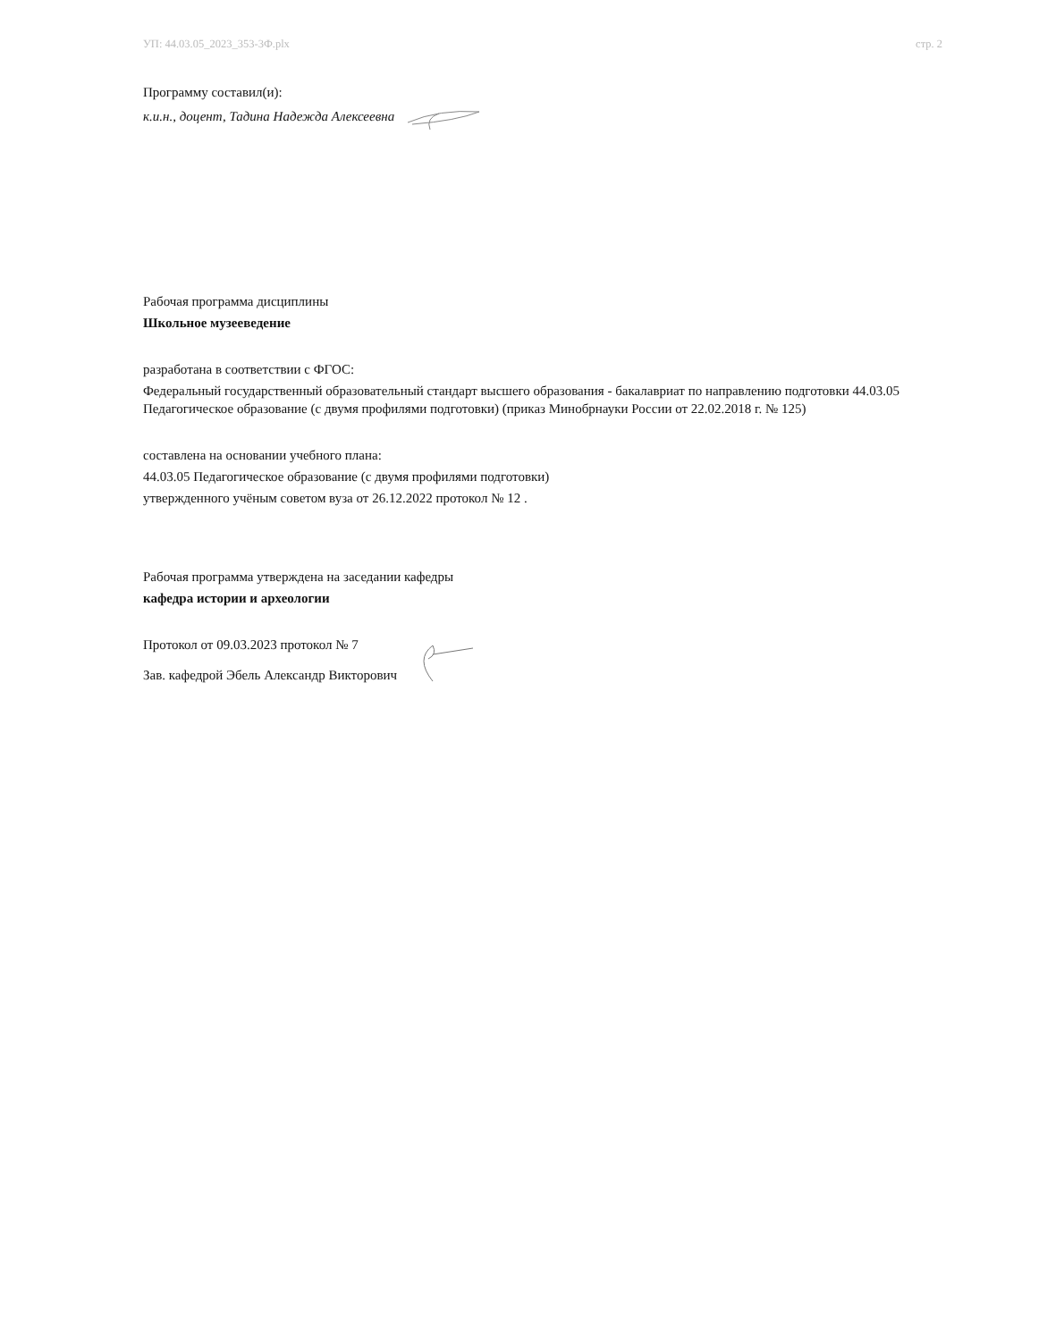УП: 44.03.05_2023_353-3Ф.plx стр. 2
Программу составил(и):
к.и.н., доцент, Тадина Надежда Алексеевна
Рабочая программа дисциплины
Школьное музееведение
разработана в соответствии с ФГОС:
Федеральный государственный образовательный стандарт высшего образования - бакалавриат по направлению подготовки 44.03.05 Педагогическое образование (с двумя профилями подготовки) (приказ Минобрнауки России от 22.02.2018 г. № 125)
составлена на основании учебного плана:
44.03.05 Педагогическое образование (с двумя профилями подготовки)
утвержденного учёным советом вуза от 26.12.2022 протокол № 12 .
Рабочая программа утверждена на заседании кафедры
кафедра истории и археологии
Протокол от 09.03.2023 протокол № 7
Зав. кафедрой Эбель Александр Викторович